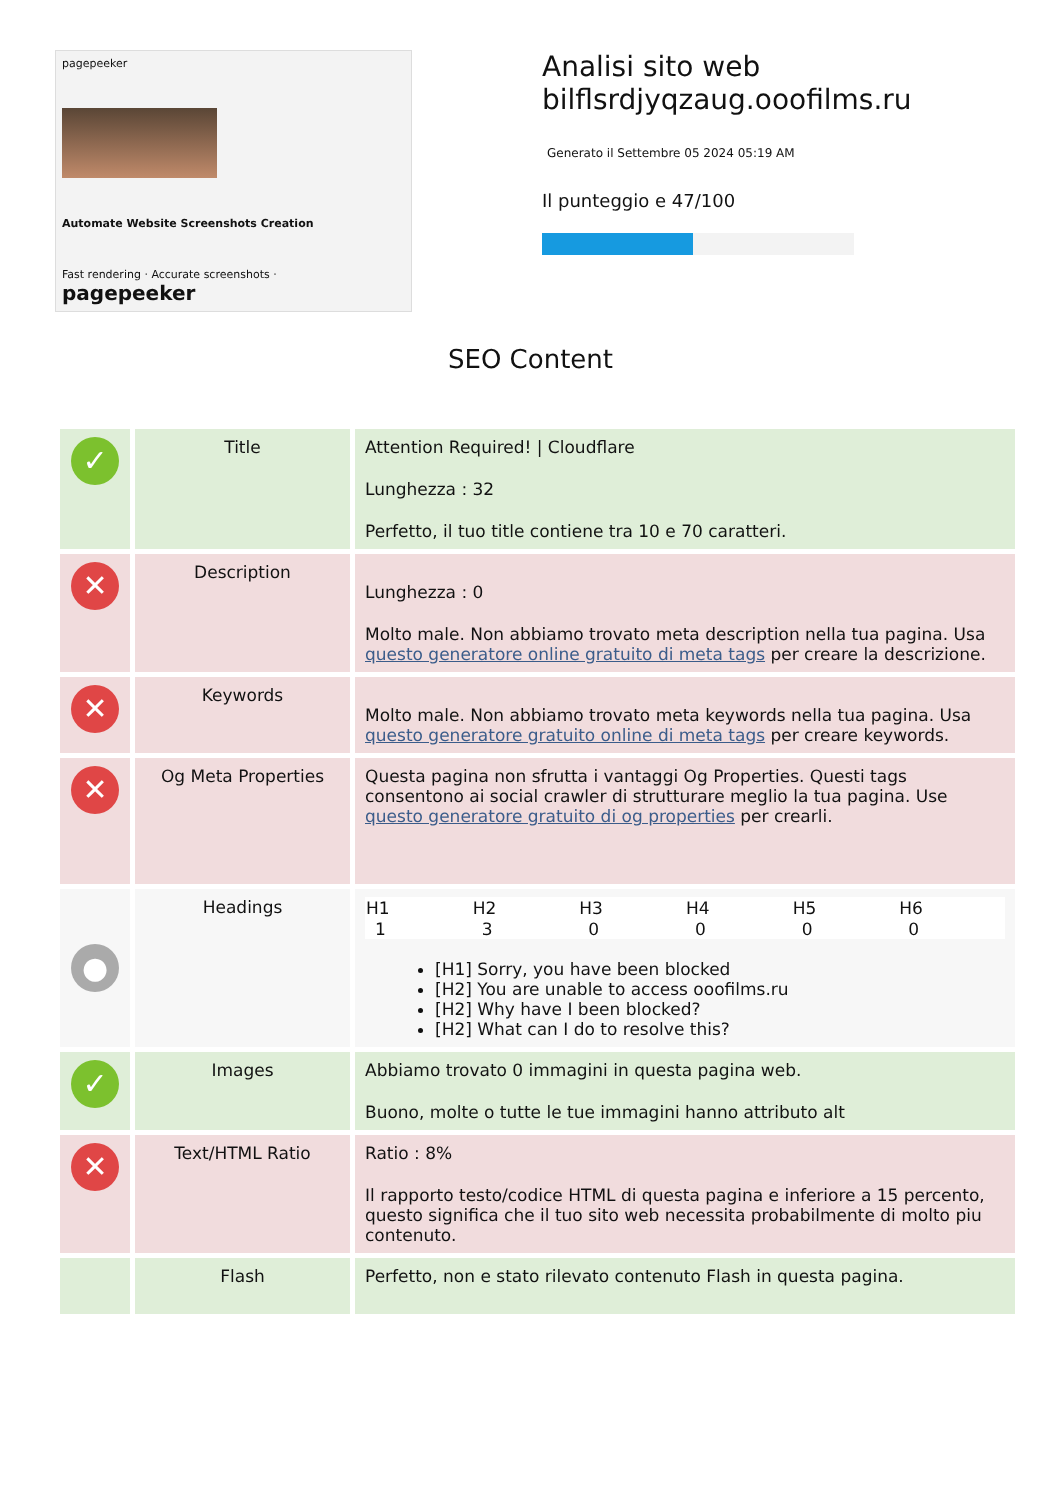pagepeeker
Automate Website Screenshots Creation
Fast rendering · Accurate screenshots · pagepeeker
Analisi sito web
bilflsrdjyqzaug.ooofilms.ru
Generato il Settembre 05 2024 05:19 AM
Il punteggio e 47/100
SEO Content
| ✓ | Title | Attention Required! / Cloudflare Lunghezza : 32 Perfetto, il tuo title contiene tra 10 e 70 caratteri. |
| ✕ | Description | Lunghezza : 0 Molto male. Non abbiamo trovato meta description nella tua pagina. Usa questo generatore online gratuito di meta tags per creare la descrizione. |
| ✕ | Keywords | Molto male. Non abbiamo trovato meta keywords nella tua pagina. Usa questo generatore gratuito online di meta tags per creare keywords. |
| ✕ | Og Meta Properties | Questa pagina non sfrutta i vantaggi Og Properties. Questi tags consentono ai social crawler di strutturare meglio la tua pagina. Use questo generatore gratuito di og properties per crearli. |
| ● | Headings | / H1 / H2 / H3 / H4 / H5 / H6 / / --- / --- / --- / --- / --- / --- / / 1 / 3 / 0 / 0 / 0 / 0 / [H1] Sorry, you have been blocked [H2] You are unable to access ooofilms.ru [H2] Why have I been blocked? [H2] What can I do to resolve this? |
| ✓ | Images | Abbiamo trovato 0 immagini in questa pagina web. Buono, molte o tutte le tue immagini hanno attributo alt |
| ✕ | Text/HTML Ratio | Ratio : 8% Il rapporto testo/codice HTML di questa pagina e inferiore a 15 percento, questo significa che il tuo sito web necessita probabilmente di molto piu contenuto. |
| | Flash | Perfetto, non e stato rilevato contenuto Flash in questa pagina. |